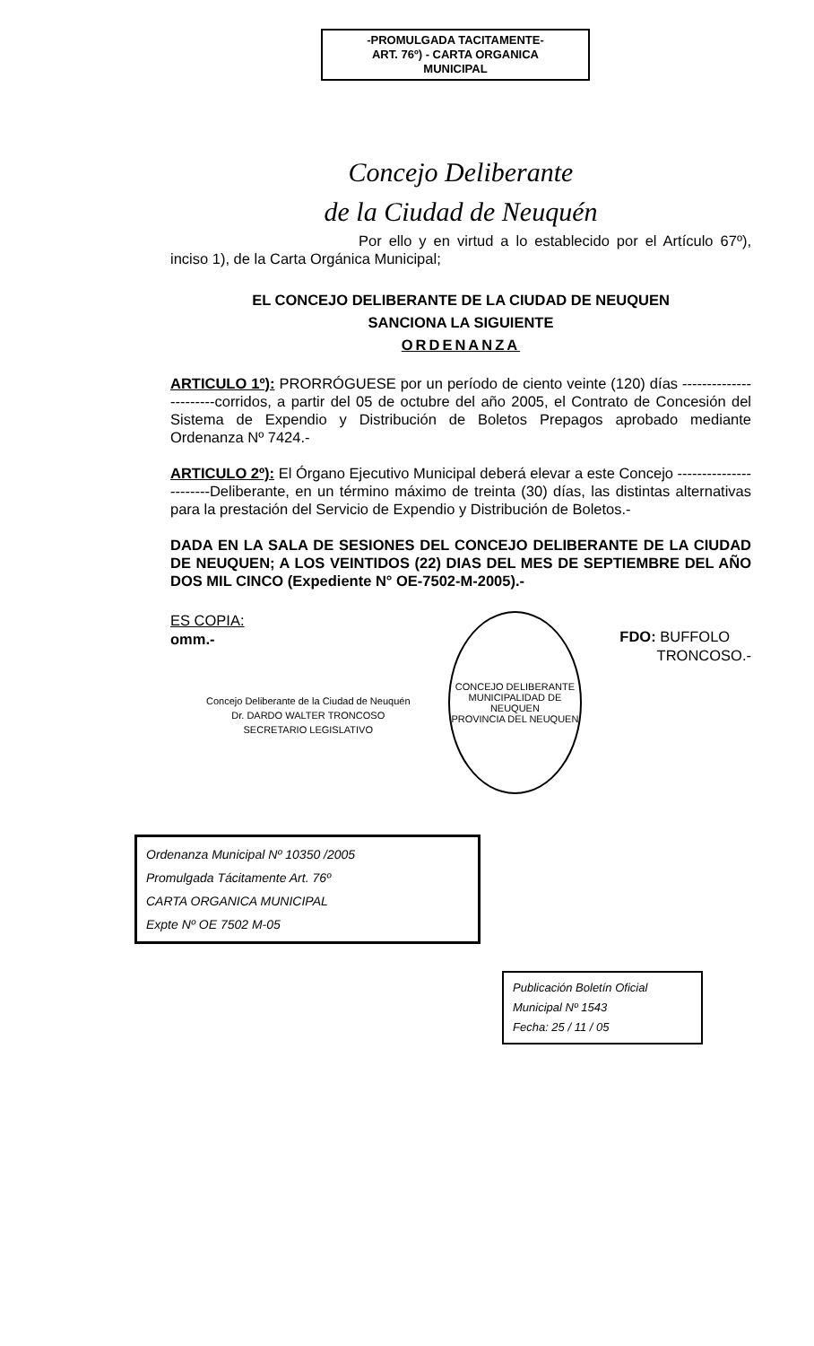-PROMULGADA TACITAMENTE-
ART. 76º) - CARTA ORGANICA
MUNICIPAL
Concejo Deliberante
de la Ciudad de Neuquén
Por ello y en virtud a lo establecido por el Artículo 67º), inciso 1), de la Carta Orgánica Municipal;
EL CONCEJO DELIBERANTE DE LA CIUDAD DE NEUQUEN
SANCIONA LA SIGUIENTE
ORDENANZA
ARTICULO 1º): PRORRÓGUESE por un período de ciento veinte (120) días -----------------------corridos, a partir del 05 de octubre del año 2005, el Contrato de Concesión del Sistema de Expendio y Distribución de Boletos Prepagos aprobado mediante Ordenanza Nº 7424.-
ARTICULO 2º): El Órgano Ejecutivo Municipal deberá elevar a este Concejo -----------------------Deliberante, en un término máximo de treinta (30) días, las distintas alternativas para la prestación del Servicio de Expendio y Distribución de Boletos.-
DADA EN LA SALA DE SESIONES DEL CONCEJO DELIBERANTE DE LA CIUDAD DE NEUQUEN; A LOS VEINTIDOS (22) DIAS DEL MES DE SEPTIEMBRE DEL AÑO DOS MIL CINCO (Expediente N° OE-7502-M-2005).-
ES COPIA:
omm.-
Concejo Deliberante de la Ciudad de Neuquén
Dr. DARDO WALTER TRONCOSO
SECRETARIO LEGISLATIVO
CONCEJO DELIBERANTE
MUNICIPALIDAD DE NEUQUEN
PROVINCIA DEL NEUQUEN
FDO: BUFFOLO
TRONCOSO.-
Ordenanza Municipal Nº 10350 /2005
Promulgada Tácitamente Art. 76º
CARTA ORGANICA MUNICIPAL
Expte Nº OE 7502 M-05
Publicación Boletín Oficial
Municipal Nº 1543
Fecha: 25 / 11 / 05